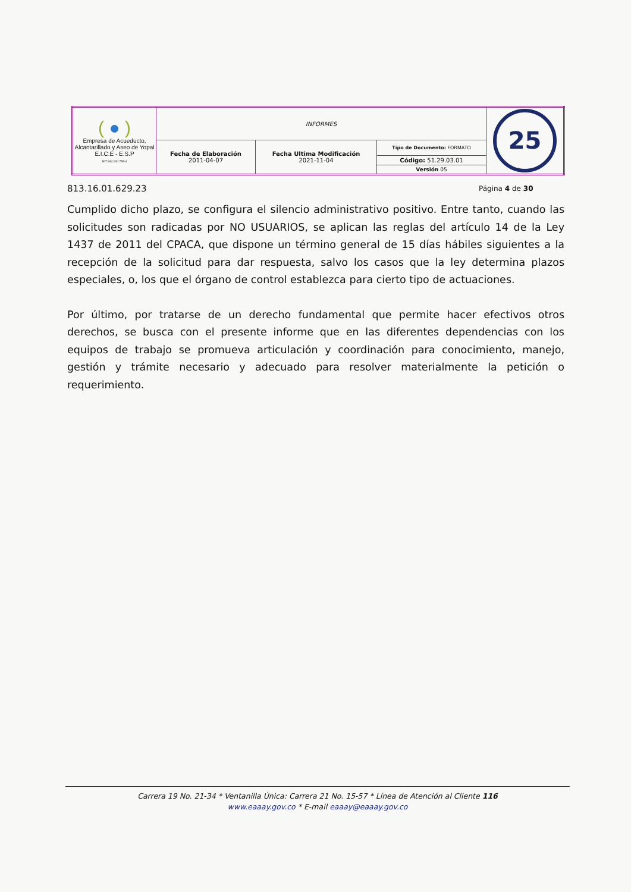| ( ● ) Empresa de Acueducto, Alcantarillado y Aseo de Yopal E.I.C.E - E.S.P NIT 844.000.755-4 | INFORMES | | | 25 |
| | Fecha de Elaboración 2011-04-07 | Fecha Ultima Modificación 2021-11-04 | Tipo de Documento: FORMATO | |
| | | | Código: 51.29.03.01 | |
| | | | Versión 05 | |
813.16.01.629.23 Página 4 de 30
Cumplido dicho plazo, se configura el silencio administrativo positivo. Entre tanto, cuando las solicitudes son radicadas por NO USUARIOS, se aplican las reglas del artículo 14 de la Ley 1437 de 2011 del CPACA, que dispone un término general de 15 días hábiles siguientes a la recepción de la solicitud para dar respuesta, salvo los casos que la ley determina plazos especiales, o, los que el órgano de control establezca para cierto tipo de actuaciones.
Por último, por tratarse de un derecho fundamental que permite hacer efectivos otros derechos, se busca con el presente informe que en las diferentes dependencias con los equipos de trabajo se promueva articulación y coordinación para conocimiento, manejo, gestión y trámite necesario y adecuado para resolver materialmente la petición o requerimiento.
Carrera 19 No. 21-34 * Ventanilla Única: Carrera 21 No. 15-57 * Línea de Atención al Cliente 116
www.eaaay.gov.co * E-mail eaaay@eaaay.gov.co